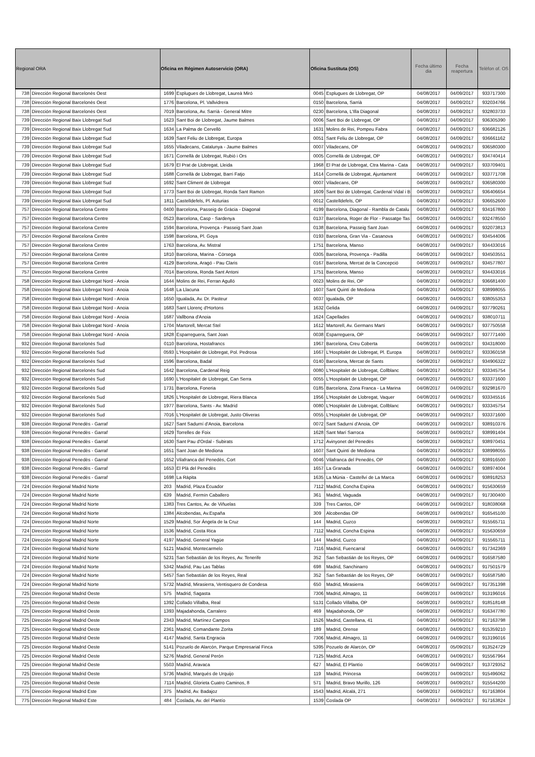| Regional ORA | | Oficina en Régimen Autoservicio (ORA) | | Oficina Sustituta (OS) | | Fecha último dia | Fecha reapertura | Telèfon of. OS |
| --- | --- | --- | --- | --- | --- | --- | --- | --- |
| 738 | Dirección Regional Barcelonès Oest | 1699 | Esplugues de Llobregat, Laureà Miró | 0045 | Esplugues de Llobregat, OP | 04/08/2017 | 04/09/2017 | 933717300 |
| 738 | Dirección Regional Barcelonès Oest | 1776 | Barcelona, Pl. Vallvidrera | 0150 | Barcelona, Sarrià | 04/08/2017 | 04/09/2017 | 932034766 |
| 738 | Dirección Regional Barcelonès Oest | 7019 | Barcelona, Av. Sarrià - General Mitre | 0230 | Barcelona, L'Illa Diagonal | 04/08/2017 | 04/09/2017 | 932803733 |
| 739 | Dirección Regional Baix Llobregat Sud | 1623 | Sant Boi de Llobregat, Jaume Balmes | 0006 | Sant Boi de Llobregat, OP | 04/08/2017 | 04/09/2017 | 936305390 |
| 739 | Dirección Regional Baix Llobregat Sud | 1634 | La Palma de Cervelló | 1631 | Molins de Rei, Pompeu Fabra | 04/08/2017 | 04/09/2017 | 936682126 |
| 739 | Dirección Regional Baix Llobregat Sud | 1639 | Sant Feliu de Llobregat, Europa | 0051 | Sant Feliu de Llobregat, OP | 04/08/2017 | 04/09/2017 | 936661162 |
| 739 | Dirección Regional Baix Llobregat Sud | 1655 | Viladecans, Catalunya - Jaume Balmes | 0007 | Viladecans, OP | 04/08/2017 | 04/09/2017 | 936580300 |
| 739 | Dirección Regional Baix Llobregat Sud | 1671 | Cornellà de Llobregat, Rubió i Ors | 0005 | Cornellà de Llobregat, OP | 04/08/2017 | 04/09/2017 | 934740414 |
| 739 | Dirección Regional Baix Llobregat Sud | 1679 | El Prat de Llobregat, Lleida | 1968 | El Prat de Llobregat, Ctra Marina - Cata | 04/08/2017 | 04/09/2017 | 933709401 |
| 739 | Dirección Regional Baix Llobregat Sud | 1688 | Cornellà de Llobregat, Barri Fatjo | 1614 | Cornellà de Llobregat, Ajuntament | 04/08/2017 | 04/09/2017 | 933771708 |
| 739 | Dirección Regional Baix Llobregat Sud | 1692 | Sant Climent de Llobregat | 0007 | Viladecans, OP | 04/08/2017 | 04/09/2017 | 936580300 |
| 739 | Dirección Regional Baix Llobregat Sud | 1773 | Sant Boi de Llobregat, Ronda Sant Ramon | 1609 | Sant Boi de Llobregat, Cardenal Vidal i B | 04/08/2017 | 04/09/2017 | 936406654 |
| 739 | Dirección Regional Baix Llobregat Sud | 1811 | Castelldefels, Pl. Asturias | 0012 | Castelldefels, OP | 04/08/2017 | 04/09/2017 | 936652600 |
| 757 | Dirección Regional Barcelona Centre | 0400 | Barcelona, Passeig de Gràcia - Diagonal | 4199 | Barcelona, Diagonal - Rambla de Catalu | 04/08/2017 | 04/09/2017 | 934167800 |
| 757 | Dirección Regional Barcelona Centre | 0523 | Barcelona, Casp - Sardenya | 0137 | Barcelona, Roger de Flor - Passatge Tas | 04/08/2017 | 04/09/2017 | 932478550 |
| 757 | Dirección Regional Barcelona Centre | 1594 | Barcelona, Provença - Passeig Sant Joan | 0138 | Barcelona, Passeig Sant Joan | 04/08/2017 | 04/09/2017 | 932073813 |
| 757 | Dirección Regional Barcelona Centre | 1598 | Barcelona, Pl. Goya | 0193 | Barcelona, Gran Via - Casanova | 04/08/2017 | 04/09/2017 | 934544006 |
| 757 | Dirección Regional Barcelona Centre | 1763 | Barcelona, Av. Mistral | 1751 | Barcelona, Manso | 04/08/2017 | 04/09/2017 | 934433016 |
| 757 | Dirección Regional Barcelona Centre | 1810 | Barcelona, Marina - Còrsega | 0305 | Barcelona, Provença - Padilla | 04/08/2017 | 04/09/2017 | 934503551 |
| 757 | Dirección Regional Barcelona Centre | 4129 | Barcelona, Aragó - Pau Claris | 0167 | Barcelona, Mercat de la Concepció | 04/08/2017 | 04/09/2017 | 934577807 |
| 757 | Dirección Regional Barcelona Centre | 7014 | Barcelona, Ronda Sant Antoni | 1751 | Barcelona, Manso | 04/08/2017 | 04/09/2017 | 934433016 |
| 758 | Dirección Regional Baix Llobregat Nord - Anoia | 1644 | Molins de Rei, Ferran Agulló | 0023 | Molins de Rei, OP | 04/08/2017 | 04/09/2017 | 936681400 |
| 758 | Dirección Regional Baix Llobregat Nord - Anoia | 1648 | La Llacuna | 1607 | Sant Quintí de Mediona | 04/08/2017 | 04/09/2017 | 938998055 |
| 758 | Dirección Regional Baix Llobregat Nord - Anoia | 1650 | Igualada, Av. Dr. Pasteur | 0037 | Igualada, OP | 04/08/2017 | 04/09/2017 | 938055353 |
| 758 | Dirección Regional Baix Llobregat Nord - Anoia | 1683 | Sant Llorenç d'Hortons | 1632 | Gelida | 04/08/2017 | 04/09/2017 | 937790261 |
| 758 | Dirección Regional Baix Llobregat Nord - Anoia | 1687 | Vallbona d'Anoia | 1624 | Capellades | 04/08/2017 | 04/09/2017 | 938010711 |
| 758 | Dirección Regional Baix Llobregat Nord - Anoia | 1704 | Martorell, Mercat Stel | 1612 | Martorell, Av. Germans Martí | 04/08/2017 | 04/09/2017 | 937750558 |
| 758 | Dirección Regional Baix Llobregat Nord - Anoia | 1828 | Esparreguera, Sant Joan | 0038 | Esparreguera, OP | 04/08/2017 | 04/09/2017 | 937771400 |
| 932 | Dirección Regional Barcelonès Sud | 0110 | Barcelona, Hostafrancs | 1967 | Barcelona, Creu Coberta | 04/08/2017 | 04/09/2017 | 934318000 |
| 932 | Dirección Regional Barcelonès Sud | 0593 | L'Hospitalet de Llobregat, Pol. Pedrosa | 1667 | L'Hospitalet de Llobregat, Pl. Europa | 04/08/2017 | 04/09/2017 | 933360158 |
| 932 | Dirección Regional Barcelonès Sud | 1596 | Barcelona, Badal | 0140 | Barcelona, Mercat de Sants | 04/08/2017 | 04/09/2017 | 934906322 |
| 932 | Dirección Regional Barcelonès Sud | 1642 | Barcelona, Cardenal Reig | 0080 | L'Hospitalet de Llobregat, Collblanc | 04/08/2017 | 04/09/2017 | 933345754 |
| 932 | Dirección Regional Barcelonès Sud | 1690 | L'Hospitalet de Llobregat, Can Serra | 0055 | L'Hospitalet de Llobregat, OP | 04/08/2017 | 04/09/2017 | 933371600 |
| 932 | Dirección Regional Barcelonès Sud | 1731 | Barcelona, Foneria | 0185 | Barcelona, Zona Franca - La Marina | 04/08/2017 | 04/09/2017 | 932981670 |
| 932 | Dirección Regional Barcelonès Sud | 1826 | L'Hospitalet de Llobregat, Riera Blanca | 1956 | L'Hospitalet de Llobregat, Vaquer | 04/08/2017 | 04/09/2017 | 933345516 |
| 932 | Dirección Regional Barcelonès Sud | 1977 | Barcelona, Sants - Av. Madrid | 0080 | L'Hospitalet de Llobregat, Collblanc | 04/08/2017 | 04/09/2017 | 933345754 |
| 932 | Dirección Regional Barcelonès Sud | 7016 | L'Hospitalet de Llobregat, Justo Oliveras | 0055 | L'Hospitalet de Llobregat, OP | 04/08/2017 | 04/09/2017 | 933371600 |
| 938 | Dirección Regional Penedès - Garraf | 1627 | Sant Sadurní d'Anoia, Barcelona | 0072 | Sant Sadurní d'Anoia, OP | 04/08/2017 | 04/09/2017 | 938910376 |
| 938 | Dirección Regional Penedès - Garraf | 1629 | Torrelles de Foix | 1628 | Sant Marí Sarroca | 04/08/2017 | 04/09/2017 | 938991404 |
| 938 | Dirección Regional Penedès - Garraf | 1630 | Sant Pau d'Ordal - Subirats | 1712 | Avinyonet del Penedès | 04/08/2017 | 04/09/2017 | 938970451 |
| 938 | Dirección Regional Penedès - Garraf | 1651 | Sant Joan de Mediona | 1607 | Sant Quintí de Mediona | 04/08/2017 | 04/09/2017 | 938998055 |
| 938 | Dirección Regional Penedès - Garraf | 1652 | Vilafranca del Penedès, Cort | 0046 | Vilafranca del Penedès, OP | 04/08/2017 | 04/09/2017 | 938916500 |
| 938 | Dirección Regional Penedès - Garraf | 1653 | El Plà del Penedès | 1657 | La Granada | 04/08/2017 | 04/09/2017 | 938974004 |
| 938 | Dirección Regional Penedès - Garraf | 1698 | La Ràpita | 1635 | La Múnia - Castellví de La Marca | 04/08/2017 | 04/09/2017 | 938918253 |
| 724 | Dirección Regional Madrid Norte | 203 | Madrid, Plaza Ecuador | 7112 | Madrid, Concha Espina | 04/08/2017 | 04/09/2017 | 915630659 |
| 724 | Dirección Regional Madrid Norte | 639 | Madrid, Fermín Caballero | 361 | Madrid, Vaguada | 04/08/2017 | 04/09/2017 | 917300400 |
| 724 | Dirección Regional Madrid Norte | 1383 | Tres Cantos, Av. de Viñuelas | 339 | Tres Cantos, OP | 04/08/2017 | 04/09/2017 | 918038068 |
| 724 | Dirección Regional Madrid Norte | 1384 | Alcobendas, Av.España | 309 | Alcobendas OP | 04/08/2017 | 04/09/2017 | 916545100 |
| 724 | Dirección Regional Madrid Norte | 1529 | Madrid, Sor Ángela de la Cruz | 144 | Madrid, Cuzco | 04/08/2017 | 04/09/2017 | 915565711 |
| 724 | Dirección Regional Madrid Norte | 1536 | Madrid, Costa Rica | 7112 | Madrid, Concha Espina | 04/08/2017 | 04/09/2017 | 915630659 |
| 724 | Dirección Regional Madrid Norte | 4197 | Madrid, General Yagüe | 144 | Madrid, Cuzco | 04/08/2017 | 04/09/2017 | 915565711 |
| 724 | Dirección Regional Madrid Norte | 5121 | Madrid, Montecarmelo | 7116 | Madrid, Fuencarral | 04/08/2017 | 04/09/2017 | 917342369 |
| 724 | Dirección Regional Madrid Norte | 5231 | San Sebastián de los Reyes, Av. Tenerife | 352 | San Sebastián de los Reyes, OP | 04/08/2017 | 04/09/2017 | 916587580 |
| 724 | Dirección Regional Madrid Norte | 5342 | Madrid, Pau Las Tablas | 698 | Madrid, Sanchinarro | 04/08/2017 | 04/09/2017 | 917501579 |
| 724 | Dirección Regional Madrid Norte | 5457 | San Sebastián de los Reyes, Real | 352 | San Sebastián de los Reyes, OP | 04/08/2017 | 04/09/2017 | 916587580 |
| 724 | Dirección Regional Madrid Norte | 5732 | Madrid, Mirasierra, Ventisquero de Condesa | 650 | Madrid, Mirasierra | 04/08/2017 | 04/09/2017 | 917351398 |
| 725 | Dirección Regional Madrid Oeste | 575 | Madrid, Sagasta | 7306 | Madrid, Almagro, 11 | 04/08/2017 | 04/09/2017 | 913196016 |
| 725 | Dirección Regional Madrid Oeste | 1392 | Collado Villalba, Real | 5131 | Collado Villalba, OP | 04/08/2017 | 04/09/2017 | 918518148 |
| 725 | Dirección Regional Madrid Oeste | 1393 | Majadahonda, Carralero | 469 | Majadahonda, OP | 04/08/2017 | 04/09/2017 | 916347780 |
| 725 | Dirección Regional Madrid Oeste | 2343 | Madrid, Martínez Campos | 1526 | Madrid, Castellana, 41 | 04/08/2017 | 04/09/2017 | 917163798 |
| 725 | Dirección Regional Madrid Oeste | 2361 | Madrid, Comandante Zorita | 189 | Madrid, Orense | 04/08/2017 | 04/09/2017 | 915359210 |
| 725 | Dirección Regional Madrid Oeste | 4147 | Madrid, Santa Engracia | 7306 | Madrid, Almagro, 11 | 04/08/2017 | 04/09/2017 | 913196016 |
| 725 | Dirección Regional Madrid Oeste | 5141 | Pozuelo de Alarcón, Parque Empresarial Finca | 5395 | Pozuelo de Alarcón, OP | 04/08/2017 | 05/09/2017 | 913524729 |
| 725 | Dirección Regional Madrid Oeste | 5276 | Madrid, General Perón | 7125 | Madrid, Azca | 04/08/2017 | 04/09/2017 | 915567964 |
| 725 | Dirección Regional Madrid Oeste | 5503 | Madrid, Aravaca | 627 | Madrid, El Plantío | 04/08/2017 | 04/09/2017 | 913729352 |
| 725 | Dirección Regional Madrid Oeste | 5736 | Madrid, Marqués de Urquijo | 119 | Madrid, Princesa | 04/08/2017 | 04/09/2017 | 915496062 |
| 725 | Dirección Regional Madrid Oeste | 7114 | Madrid, Glorieta Cuatro Caminos, 8 | 571 | Madrid, Bravo Murillo, 126 | 04/08/2017 | 04/09/2017 | 915544200 |
| 775 | Dirección Regional Madrid Este | 375 | Madrid, Av. Badajoz | 1543 | Madrid, Alcalá, 271 | 04/08/2017 | 04/09/2017 | 917163804 |
| 775 | Dirección Regional Madrid Este | 484 | Coslada, Av. del Plantío | 1539 | Coslada OP | 04/08/2017 | 04/09/2017 | 917163824 |